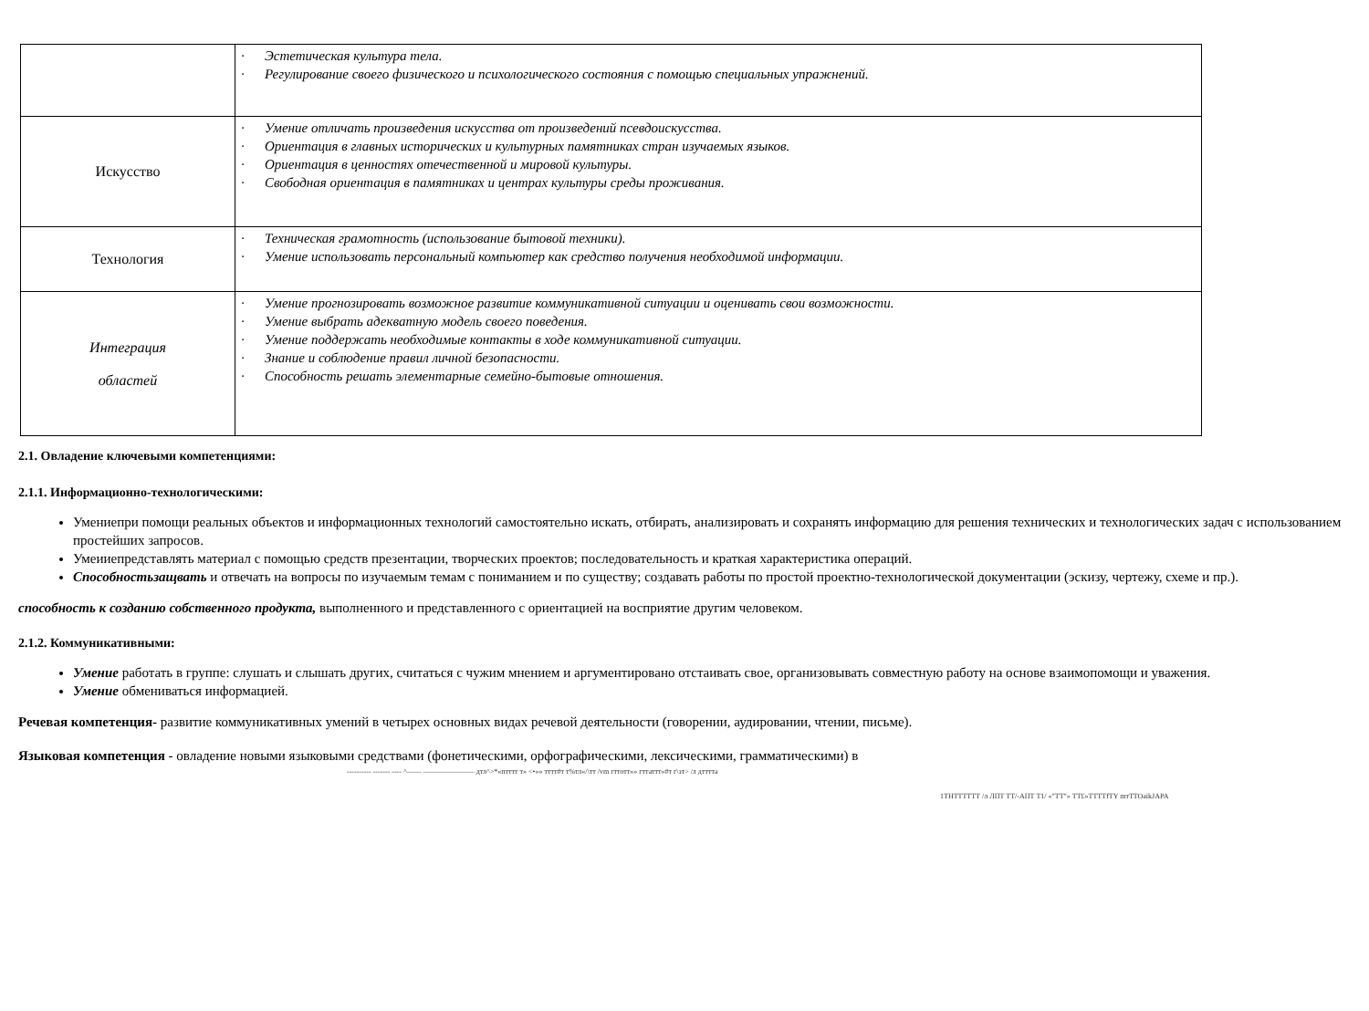| | · Эстетическая культура тела. · Регулирование своего физического и психологического состояния с помощью специальных упражнений. |
| Искусство | · Умение отличать произведения искусства от произведений псевдоискусства. · Ориентация в главных исторических и культурных памятниках стран изучаемых языков. · Ориентация в ценностях отечественной и мировой культуры. · Свободная ориентация в памятниках и центрах культуры среды проживания. |
| Технология | · Техническая грамотность (использование бытовой техники). · Умение использовать персональный компьютер как средство получения необходимой информации. |
| Интеграция областей | · Умение прогнозировать возможное развитие коммуникативной ситуации и оценивать свои возможности. · Умение выбрать адекватную модель своего поведения. · Умение поддержать необходимые контакты в ходе коммуникативной ситуации. · Знание и соблюдение правил личной безопасности. · Способность решать элементарные семейно-бытовые отношения. |
2.1. Овладение ключевыми компетенциями:
2.1.1. Информационно-технологическими:
Умениепри помощи реальных объектов и информационных технологий самостоятельно искать, отбирать, анализировать и сохранять информацию для решения технических и технологических задач с использованием простейших запросов.
Умеииепредставлять материал с помощью средств презентации, творческих проектов; последовательность и краткая характеристика операций.
Способностьзащвать и отвечать на вопросы по изучаемым темам с пониманием и по существу; создавать работы по простой проектно-технологической документации (эскизу, чертежу, схеме и пр.).
способность к созданию собственного продукта, выполненного и представленного с ориентацией на восприятие другим человеком.
2.1.2. Коммуникативными:
Умение работать в группе: слушать и слышать других, считаться с чужим мнением и аргументировано отстаивать свое, организовывать совместную работу на основе взаимопомощи и уважения.
Умение обмениваться информацией.
Речевая компетенция- развитие коммуникативных умений в четырех основных видах речевой деятельности (говорении, аудировании, чтении, письме).
Языковая компетенция - овладение новыми языковыми средствами (фонетическими, орфографическими, лексическими, грамматическими) в
---------- ------- ---- ^—— ——————— дтл^>*«птттт т» <•»» тттт#т т%тл«/\тт /vm гттотт»» гттаттт»#т г\зт> /л дтттта
1ТНТТТТТТ /л ЛПТ ТТ/-АПТ Т1/ «"ТТ"» ТТ£»ТТТТfTY mтTTOaikJAPA